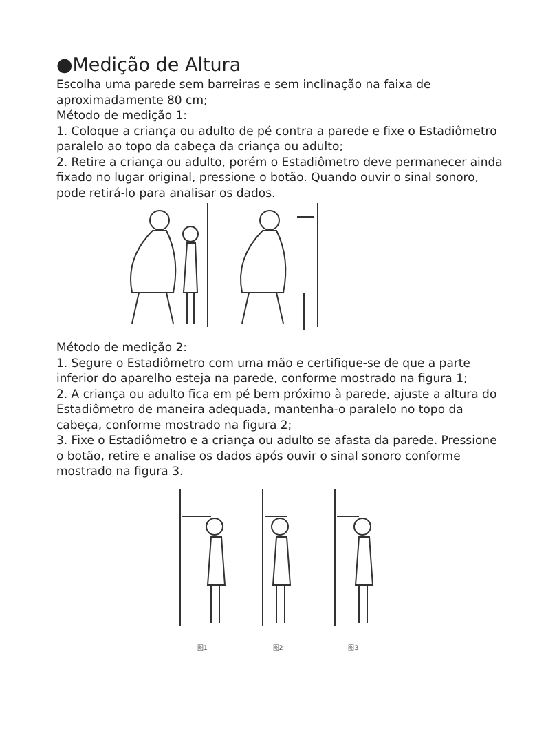●Medição de Altura
Escolha uma parede sem barreiras e sem inclinação na faixa de aproximadamente 80 cm;
Método de medição 1:
1. Coloque a criança ou adulto de pé contra a parede e fixe o Estadiômetro paralelo ao topo da cabeça da criança ou adulto;
2. Retire a criança ou adulto, porém o Estadiômetro deve permanecer ainda fixado no lugar original, pressione o botão. Quando ouvir o sinal sonoro, pode retirá-lo para analisar os dados.
Método de medição 2:
1. Segure o Estadiômetro com uma mão e certifique-se de que a parte inferior do aparelho esteja na parede, conforme mostrado na figura 1;
2. A criança ou adulto fica em pé bem próximo à parede, ajuste a altura do Estadiômetro de maneira adequada, mantenha-o paralelo no topo da cabeça, conforme mostrado na figura 2;
3. Fixe o Estadiômetro e a criança ou adulto se afasta da parede. Pressione o botão, retire e analise os dados após ouvir o sinal sonoro conforme mostrado na figura 3.
图1 图2 图3